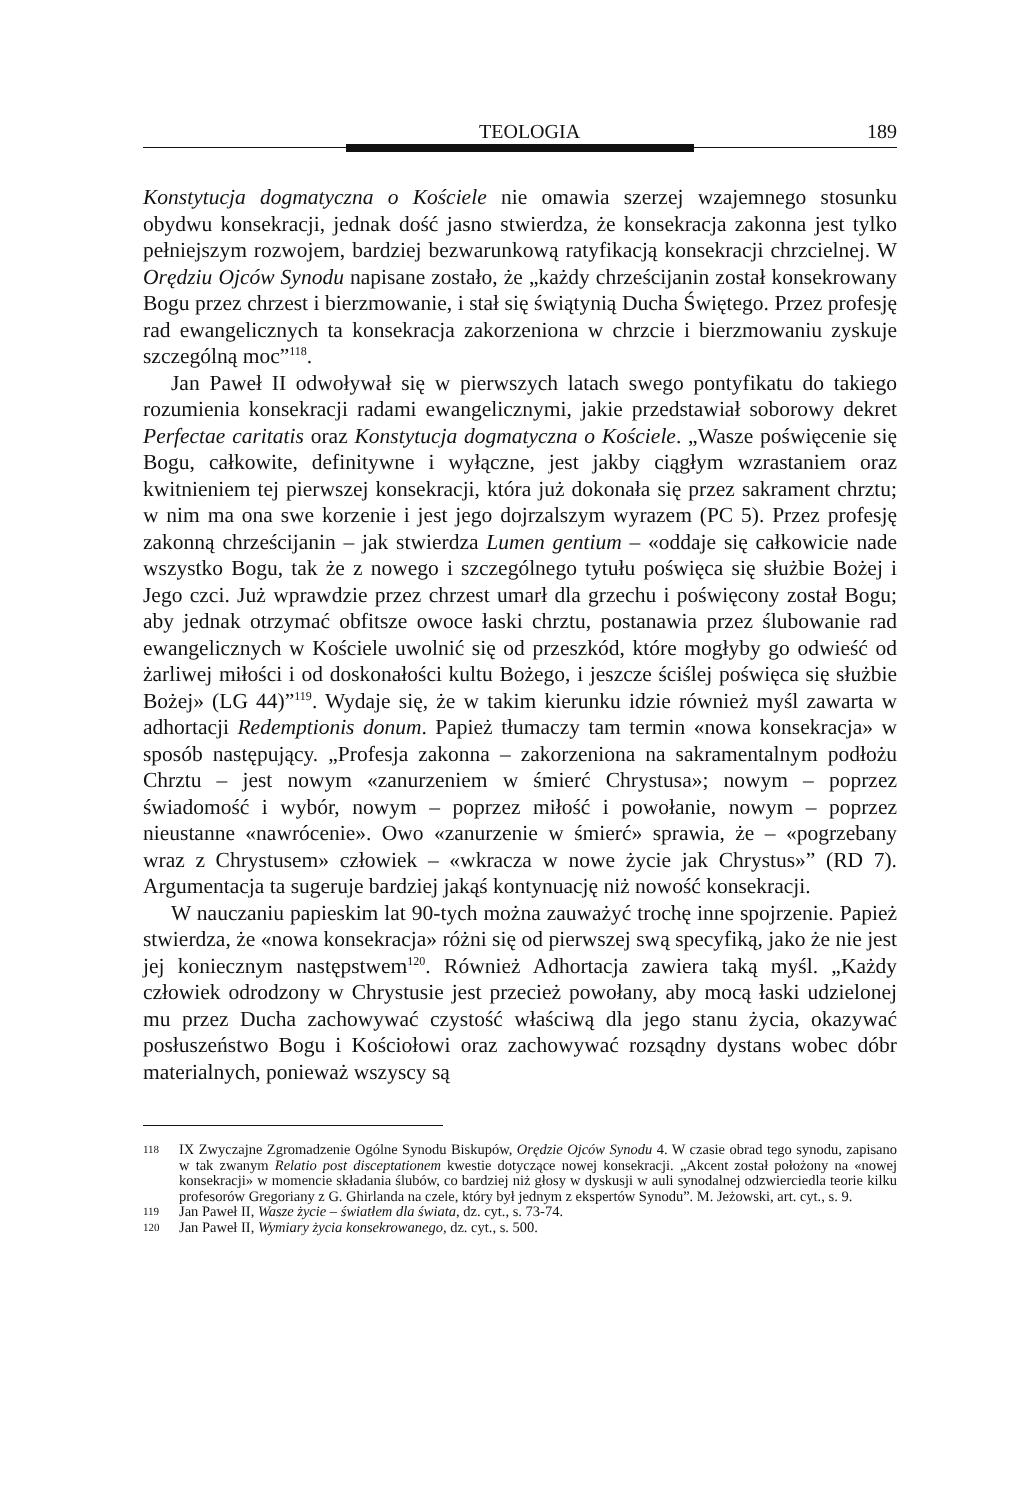TEOLOGIA 189
Konstytucja dogmatyczna o Kościele nie omawia szerzej wzajemnego stosunku obydwu konsekracji, jednak dość jasno stwierdza, że konsekracja zakonna jest tylko pełniejszym rozwojem, bardziej bezwarunkową ratyfikacją konsekracji chrzcielnej. W Orędziu Ojców Synodu napisane zostało, że „każdy chrześcijanin został konsekrowany Bogu przez chrzest i bierzmowanie, i stał się świątynią Ducha Świętego. Przez profesję rad ewangelicznych ta konsekracja zakorzeniona w chrzcie i bierzmowaniu zyskuje szczególną moc”<sup>118</sup>.
Jan Paweł II odwoływał się w pierwszych latach swego pontyfikatu do takiego rozumienia konsekracji radami ewangelicznymi, jakie przedstawiał soborowy dekret Perfectae caritatis oraz Konstytucja dogmatyczna o Kościele. „Wasze poświęcenie się Bogu, całkowite, definitywne i wyłączne, jest jakby ciągłym wzrastaniem oraz kwitnieniem tej pierwszej konsekracji, która już dokonała się przez sakrament chrztu; w nim ma ona swe korzenie i jest jego dojrzalszym wyrazem (PC 5). Przez profesję zakonną chrześcijanin – jak stwierdza Lumen gentium – «oddaje się całkowicie nade wszystko Bogu, tak że z nowego i szczególnego tytułu poświęca się służbie Bożej i Jego czci. Już wprawdzie przez chrzest umarł dla grzechu i poświęcony został Bogu; aby jednak otrzymać obfitsze owoce łaski chrztu, postanawia przez ślubowanie rad ewangelicznych w Kościele uwolnić się od przeszkód, które mogłyby go odwieść od żarliwej miłości i od doskonałości kultu Bożego, i jeszcze ściślej poświęca się służbie Bożej» (LG 44)”<sup>119</sup>. Wydaje się, że w takim kierunku idzie również myśl zawarta w adhortacji Redemptionis donum. Papież tłumaczy tam termin «nowa konsekracja» w sposób następujący. „Profesja zakonna – zakorzeniona na sakramentalnym podłożu Chrztu – jest nowym «zanurzeniem w śmierć Chrystusa»; nowym – poprzez świadomość i wybór, nowym – poprzez miłość i powołanie, nowym – poprzez nieustanne «nawrócenie». Owo «zanurzenie w śmierć» sprawia, że – «pogrzebany wraz z Chrystusem» człowiek – «wkracza w nowe życie jak Chrystus»” (RD 7). Argumentacja ta sugeruje bardziej jakąś kontynuację niż nowość konsekracji.
W nauczaniu papieskim lat 90-tych można zauważyć trochę inne spojrzenie. Papież stwierdza, że «nowa konsekracja» różni się od pierwszej swą specyfiką, jako że nie jest jej koniecznym następstwem<sup>120</sup>. Również Adhortacja zawiera taką myśl. „Każdy człowiek odrodzony w Chrystusie jest przecież powołany, aby mocą łaski udzielonej mu przez Ducha zachowywać czystość właściwą dla jego stanu życia, okazywać posłuszeństwo Bogu i Kościołowi oraz zachowywać rozsądny dystans wobec dóbr materialnych, ponieważ wszyscy są
118 IX Zwyczajne Zgromadzenie Ogólne Synodu Biskupów, Orędzie Ojców Synodu 4. W czasie obrad tego synodu, zapisano w tak zwanym Relatio post disceptationem kwestie dotyczące nowej konsekracji. „Akcent został położony na «nowej konsekracji» w momencie składania ślubów, co bardziej niż głosy w dyskusji w auli synodalnej odzwierciedla teorie kilku profesorów Gregoriany z G. Ghirlanda na czele, który był jednym z ekspertów Synodu”. M. Jeżowski, art. cyt., s. 9.
119 Jan Paweł II, Wasze życie – światłem dla świata, dz. cyt., s. 73-74.
120 Jan Paweł II, Wymiary życia konsekrowanego, dz. cyt., s. 500.